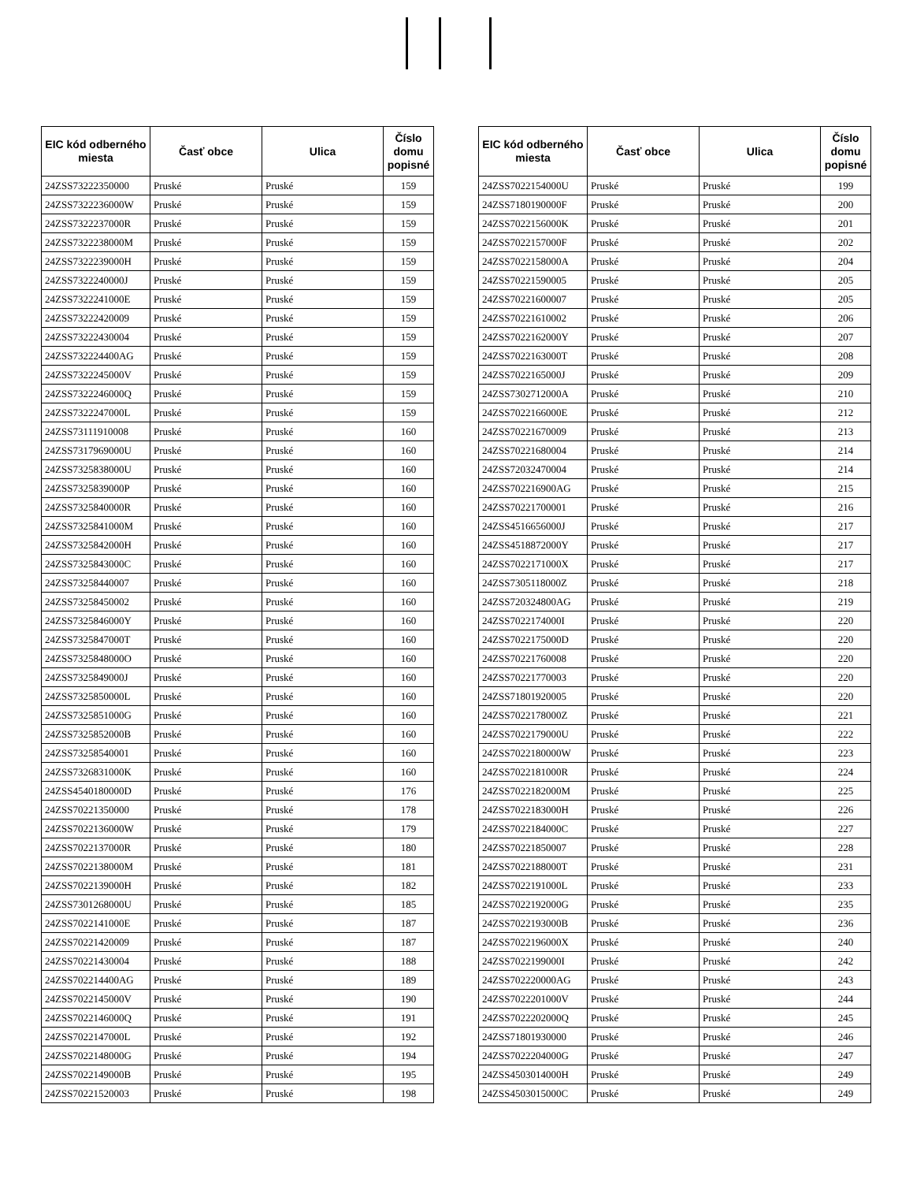| EIC kód odberného miesta | Časť obce | Ulica | Číslo domu popisné |
| --- | --- | --- | --- |
| 24ZSS73222350000 | Pruské | Pruské | 159 |
| 24ZSS7322236000W | Pruské | Pruské | 159 |
| 24ZSS7322237000R | Pruské | Pruské | 159 |
| 24ZSS7322238000M | Pruské | Pruské | 159 |
| 24ZSS7322239000H | Pruské | Pruské | 159 |
| 24ZSS7322240000J | Pruské | Pruské | 159 |
| 24ZSS7322241000E | Pruské | Pruské | 159 |
| 24ZSS73222420009 | Pruské | Pruské | 159 |
| 24ZSS73222430004 | Pruské | Pruské | 159 |
| 24ZSS732224400AG | Pruské | Pruské | 159 |
| 24ZSS7322245000V | Pruské | Pruské | 159 |
| 24ZSS7322246000Q | Pruské | Pruské | 159 |
| 24ZSS7322247000L | Pruské | Pruské | 159 |
| 24ZSS73111910008 | Pruské | Pruské | 160 |
| 24ZSS7317969000U | Pruské | Pruské | 160 |
| 24ZSS7325838000U | Pruské | Pruské | 160 |
| 24ZSS7325839000P | Pruské | Pruské | 160 |
| 24ZSS7325840000R | Pruské | Pruské | 160 |
| 24ZSS7325841000M | Pruské | Pruské | 160 |
| 24ZSS7325842000H | Pruské | Pruské | 160 |
| 24ZSS7325843000C | Pruské | Pruské | 160 |
| 24ZSS73258440007 | Pruské | Pruské | 160 |
| 24ZSS73258450002 | Pruské | Pruské | 160 |
| 24ZSS7325846000Y | Pruské | Pruské | 160 |
| 24ZSS7325847000T | Pruské | Pruské | 160 |
| 24ZSS7325848000O | Pruské | Pruské | 160 |
| 24ZSS7325849000J | Pruské | Pruské | 160 |
| 24ZSS7325850000L | Pruské | Pruské | 160 |
| 24ZSS7325851000G | Pruské | Pruské | 160 |
| 24ZSS7325852000B | Pruské | Pruské | 160 |
| 24ZSS73258540001 | Pruské | Pruské | 160 |
| 24ZSS7326831000K | Pruské | Pruské | 160 |
| 24ZSS4540180000D | Pruské | Pruské | 176 |
| 24ZSS70221350000 | Pruské | Pruské | 178 |
| 24ZSS7022136000W | Pruské | Pruské | 179 |
| 24ZSS7022137000R | Pruské | Pruské | 180 |
| 24ZSS7022138000M | Pruské | Pruské | 181 |
| 24ZSS7022139000H | Pruské | Pruské | 182 |
| 24ZSS7301268000U | Pruské | Pruské | 185 |
| 24ZSS7022141000E | Pruské | Pruské | 187 |
| 24ZSS70221420009 | Pruské | Pruské | 187 |
| 24ZSS70221430004 | Pruské | Pruské | 188 |
| 24ZSS702214400AG | Pruské | Pruské | 189 |
| 24ZSS7022145000V | Pruské | Pruské | 190 |
| 24ZSS7022146000Q | Pruské | Pruské | 191 |
| 24ZSS7022147000L | Pruské | Pruské | 192 |
| 24ZSS7022148000G | Pruské | Pruské | 194 |
| 24ZSS7022149000B | Pruské | Pruské | 195 |
| 24ZSS70221520003 | Pruské | Pruské | 198 |
| EIC kód odberného miesta | Časť obce | Ulica | Číslo domu popisné |
| --- | --- | --- | --- |
| 24ZSS7022154000U | Pruské | Pruské | 199 |
| 24ZSS7180190000F | Pruské | Pruské | 200 |
| 24ZSS7022156000K | Pruské | Pruské | 201 |
| 24ZSS7022157000F | Pruské | Pruské | 202 |
| 24ZSS7022158000A | Pruské | Pruské | 204 |
| 24ZSS70221590005 | Pruské | Pruské | 205 |
| 24ZSS70221600007 | Pruské | Pruské | 205 |
| 24ZSS70221610002 | Pruské | Pruské | 206 |
| 24ZSS7022162000Y | Pruské | Pruské | 207 |
| 24ZSS7022163000T | Pruské | Pruské | 208 |
| 24ZSS7022165000J | Pruské | Pruské | 209 |
| 24ZSS7302712000A | Pruské | Pruské | 210 |
| 24ZSS7022166000E | Pruské | Pruské | 212 |
| 24ZSS70221670009 | Pruské | Pruské | 213 |
| 24ZSS70221680004 | Pruské | Pruské | 214 |
| 24ZSS72032470004 | Pruské | Pruské | 214 |
| 24ZSS702216900AG | Pruské | Pruské | 215 |
| 24ZSS70221700001 | Pruské | Pruské | 216 |
| 24ZSS4516656000J | Pruské | Pruské | 217 |
| 24ZSS4518872000Y | Pruské | Pruské | 217 |
| 24ZSS7022171000X | Pruské | Pruské | 217 |
| 24ZSS7305118000Z | Pruské | Pruské | 218 |
| 24ZSS720324800AG | Pruské | Pruské | 219 |
| 24ZSS7022174000I | Pruské | Pruské | 220 |
| 24ZSS7022175000D | Pruské | Pruské | 220 |
| 24ZSS70221760008 | Pruské | Pruské | 220 |
| 24ZSS70221770003 | Pruské | Pruské | 220 |
| 24ZSS71801920005 | Pruské | Pruské | 220 |
| 24ZSS7022178000Z | Pruské | Pruské | 221 |
| 24ZSS7022179000U | Pruské | Pruské | 222 |
| 24ZSS7022180000W | Pruské | Pruské | 223 |
| 24ZSS7022181000R | Pruské | Pruské | 224 |
| 24ZSS7022182000M | Pruské | Pruské | 225 |
| 24ZSS7022183000H | Pruské | Pruské | 226 |
| 24ZSS7022184000C | Pruské | Pruské | 227 |
| 24ZSS70221850007 | Pruské | Pruské | 228 |
| 24ZSS7022188000T | Pruské | Pruské | 231 |
| 24ZSS7022191000L | Pruské | Pruské | 233 |
| 24ZSS7022192000G | Pruské | Pruské | 235 |
| 24ZSS7022193000B | Pruské | Pruské | 236 |
| 24ZSS7022196000X | Pruské | Pruské | 240 |
| 24ZSS7022199000I | Pruské | Pruské | 242 |
| 24ZSS702220000AG | Pruské | Pruské | 243 |
| 24ZSS7022201000V | Pruské | Pruské | 244 |
| 24ZSS7022202000Q | Pruské | Pruské | 245 |
| 24ZSS71801930000 | Pruské | Pruské | 246 |
| 24ZSS7022204000G | Pruské | Pruské | 247 |
| 24ZSS4503014000H | Pruské | Pruské | 249 |
| 24ZSS4503015000C | Pruské | Pruské | 249 |